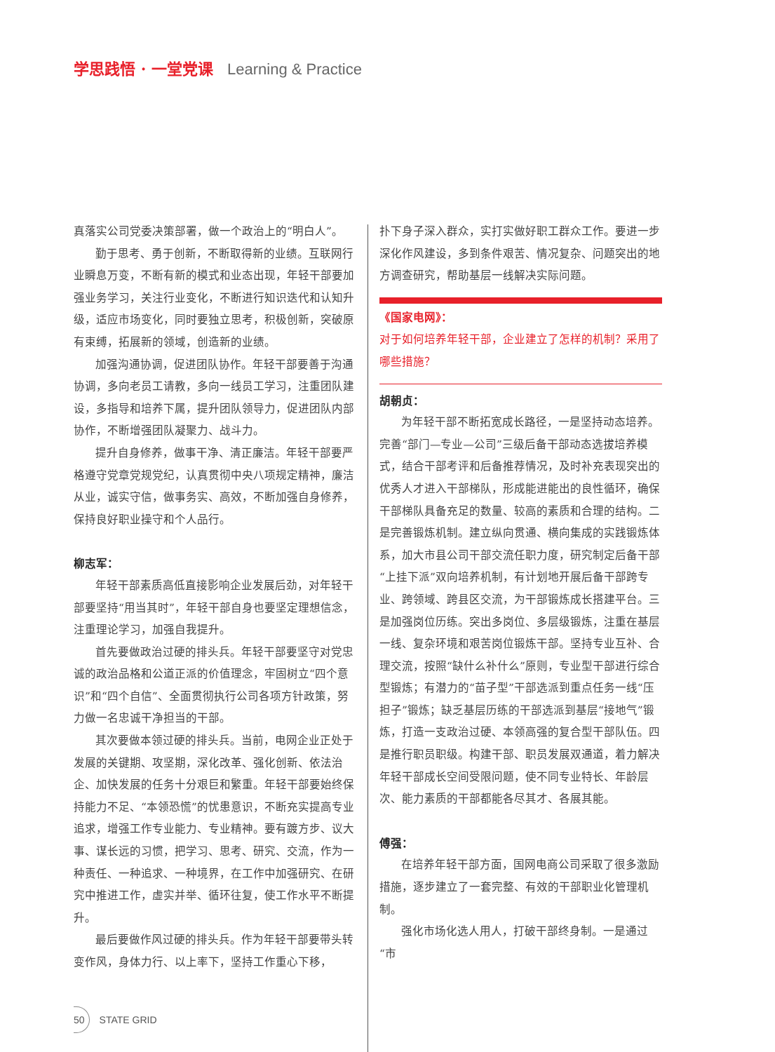学思践悟 · 一堂党课 Learning & Practice
真落实公司党委决策部署，做一个政治上的“明白人”。
勤于思考、勇于创新，不断取得新的业绩。互联网行业瞬息万变，不断有新的模式和业态出现，年轻干部要加强业务学习，关注行业变化，不断进行知识迭代和认知升级，适应市场变化，同时要独立思考，积极创新，突破原有束缚，拓展新的领域，创造新的业绩。
加强沟通协调，促进团队协作。年轻干部要善于沟通协调，多向老员工请教，多向一线员工学习，注重团队建设，多指导和培养下属，提升团队领导力，促进团队内部协作，不断增强团队凝聚力、战斗力。
提升自身修养，做事干净、清正廉洁。年轻干部要严格遵守党章党规党纪，认真贯彻中央八项规定精神，廉洁从业，诚实守信，做事务实、高效，不断加强自身修养，保持良好职业操守和个人品行。
柳志军：
年轻干部素质高低直接影响企业发展后劲，对年轻干部要坚持“用当其时”，年轻干部自身也要坚定理想信念，注重理论学习，加强自我提升。
首先要做政治过硬的排头兵。年轻干部要坚守对党忠诚的政治品格和公道正派的价值理念，牢固树立“四个意识”和“四个自信”、全面贯彻执行公司各项方针政策，努力做一名忠诚干净担当的干部。
其次要做本领过硬的排头兵。当前，电网企业正处于发展的关键期、攻坚期，深化改革、强化创新、依法治企、加快发展的任务十分艰巨和繁重。年轻干部要始终保持能力不足、“本领恐慌”的忧患意识，不断充实提高专业追求，增强工作专业能力、专业精神。要有踱方步、议大事、谋长远的习惯，把学习、思考、研究、交流，作为一种责任、一种追求、一种境界，在工作中加强研究、在研究中推进工作，虚实并举、循环往复，使工作水平不断提升。
最后要做作风过硬的排头兵。作为年轻干部要带头转变作风，身体力行、以上率下，坚持工作重心下移，
扑下身子深入群众，实打实做好职工群众工作。要进一步深化作风建设，多到条件艰苦、情况复杂、问题突出的地方调查研究，帮助基层一线解决实际问题。
《国家电网》：
对于如何培养年轻干部，企业建立了怎样的机制？采用了哪些措施？
胡朝贞：
为年轻干部不断拓宽成长路径，一是坚持动态培养。完善“部门—专业—公司”三级后备干部动态选拔培养模式，结合干部考评和后备推荐情况，及时补充表现突出的优秀人才进入干部梯队，形成能进能出的良性循环，确保干部梯队具备充足的数量、较高的素质和合理的结构。二是完善锻炼机制。建立纵向贯通、横向集成的实践锻炼体系，加大市县公司干部交流任职力度，研究制定后备干部“上挂下派”双向培养机制，有计划地开展后备干部跨专业、跨领域、跨县区交流，为干部锻炼成长搭建平台。三是加强岗位历练。突出多岗位、多层级锻炼，注重在基层一线、复杂环境和艰苦岗位锻炼干部。坚持专业互补、合理交流，按照“缺什么补什么”原则，专业型干部进行综合型锻炼；有潜力的“苗子型”干部选派到重点任务一线“压担子”锻炼；缺乏基层历练的干部选派到基层“接地气”锻炼，打造一支政治过硬、本领高强的复合型干部队伍。四是推行职员职级。构建干部、职员发展双通道，着力解决年轻干部成长空间受限问题，使不同专业特长、年龄层次、能力素质的干部都能各尽其才、各展其能。
傅强：
在培养年轻干部方面，国网电商公司采取了很多激励措施，逐步建立了一套完整、有效的干部职业化管理机制。
强化市场化选人用人，打破干部终身制。一是通过“市
50 STATE GRID